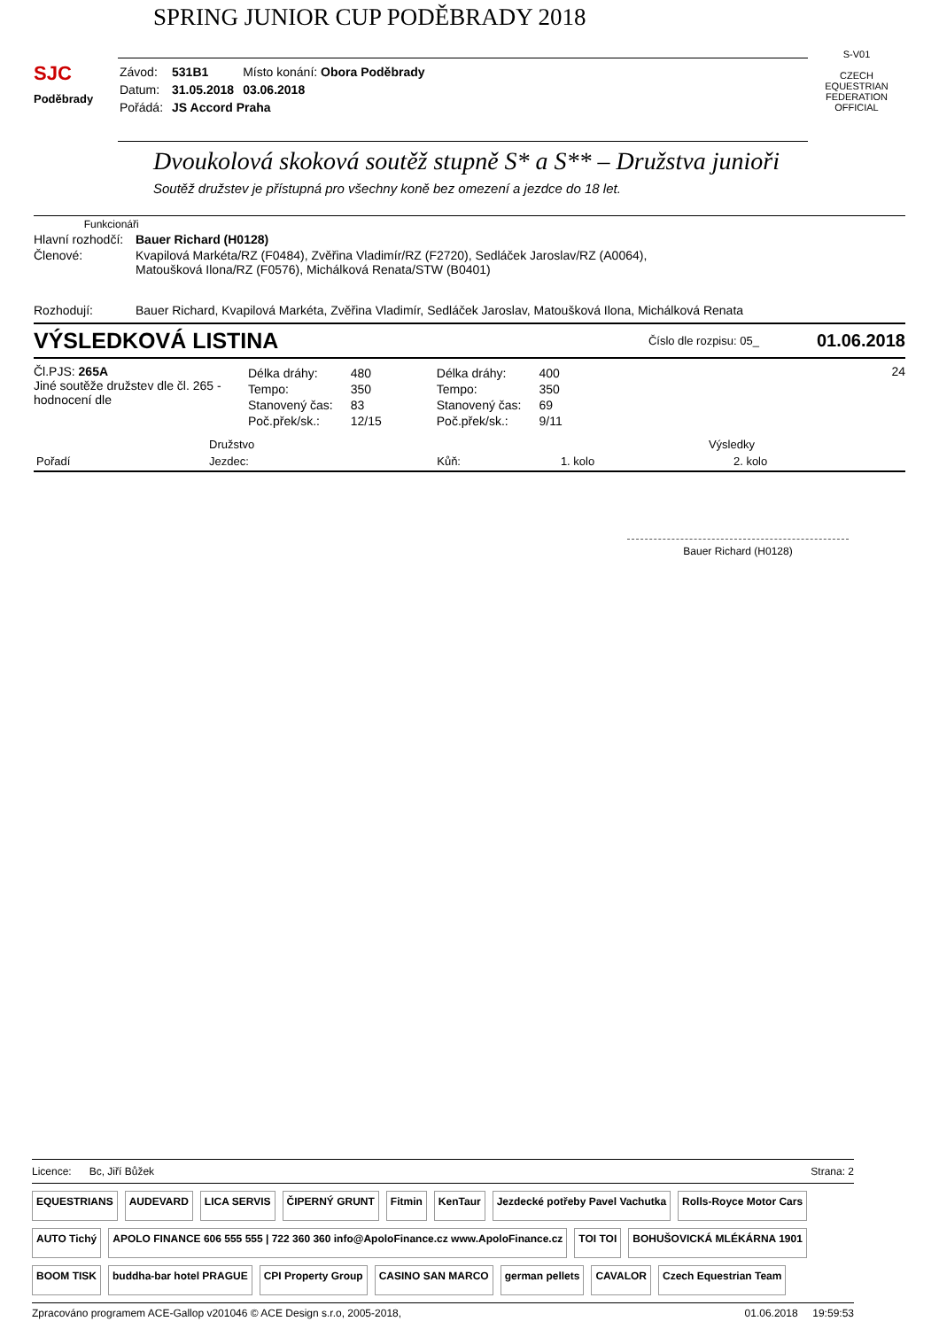SPRING JUNIOR CUP PODĚBRADY 2018
SJC
Poděbrady
| Závod: | 531B1 | Místo konání: Obora Poděbrady |
| Datum: | 31.05.2018 | 03.06.2018 |
| Pořádá: | JS Accord Praha | |
S-V01
CZECH EQUESTRIAN FEDERATION
OFFICIAL
Dvoukolová skoková soutěž stupně S* a S** – Družstva junioři
Soutěž družstev je přístupná pro všechny koně bez omezení a jezdce do 18 let.
Funkcionáři
Hlavní rozhodčí:
Bauer Richard (H0128)
Členové: Kvapilová Markéta/RZ (F0484), Zvěřina Vladimír/RZ (F2720), Sedláček Jaroslav/RZ (A0064),
Matoušková Ilona/RZ (F0576), Michálková Renata/STW (B0401)
Rozhodují: Bauer Richard, Kvapilová Markéta, Zvěřina Vladimír, Sedláček Jaroslav, Matoušková Ilona, Michálková Renata
VÝSLEDKOVÁ LISTINA
Číslo dle rozpisu: 05_
01.06.2018
Čl.PJS: 265A
Jiné soutěže družstev dle čl. 265 - hodnocení dle
| Délka dráhy: | 480 |
| Tempo: | 350 |
| Stanovený čas: | 83 |
| Poč.přek/sk.: | 12/15 |
| Délka dráhy: | 400 |
| Tempo: | 350 |
| Stanovený čas: | 69 |
| Poč.přek/sk.: | 9/11 |
24
| | Družstvo | | Výsledky | |
| --- | --- | --- | --- | --- |
| Pořadí | Jezdec: | Kůň: | 1. kolo | 2. kolo |
Bauer Richard (H0128)
Licence: Bc, Jiří Bůžek Strana: 2
EQUESTRIANS AUDEVARD LICA SERVIS ČIPERNÝ GRUNT Fitmin KenTaur Jezdecké potřeby Pavel Vachutka Rolls-Royce Motor Cars AUTO Tichý APOLO FINANCE 606 555 555 | 722 360 360 info@ApoloFinance.cz www.ApoloFinance.cz TOI TOI BOHUŠOVICKÁ MLÉKÁRNA 1901 BOOM TISK buddha-bar hotel PRAGUE CPI Property Group CASINO SAN MARCO german pellets CAVALOR Czech Equestrian Team
Zpracováno programem ACE-Gallop v201046 © ACE Design s.r.o, 2005-2018,
01.06.2018 19:59:53